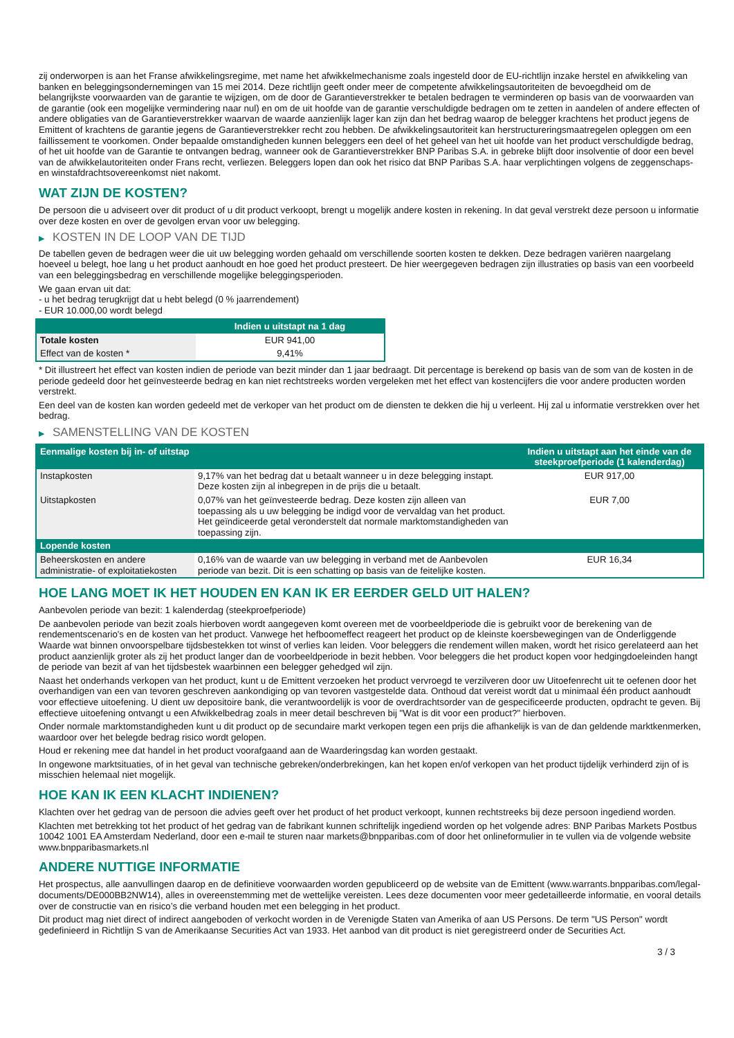zij onderworpen is aan het Franse afwikkelingsregime, met name het afwikkelmechanisme zoals ingesteld door de EU-richtlijn inzake herstel en afwikkeling van banken en beleggingsondernemingen van 15 mei 2014. Deze richtlijn geeft onder meer de competente afwikkelingsautoriteiten de bevoegdheid om de belangrijkste voorwaarden van de garantie te wijzigen, om de door de Garantieverstrekker te betalen bedragen te verminderen op basis van de voorwaarden van de garantie (ook een mogelijke vermindering naar nul) en om de uit hoofde van de garantie verschuldigde bedragen om te zetten in aandelen of andere effecten of andere obligaties van de Garantieverstrekker waarvan de waarde aanzienlijk lager kan zijn dan het bedrag waarop de belegger krachtens het product jegens de Emittent of krachtens de garantie jegens de Garantieverstrekker recht zou hebben. De afwikkelingsautoriteit kan herstructureringsmaatregelen opleggen om een faillissement te voorkomen. Onder bepaalde omstandigheden kunnen beleggers een deel of het geheel van het uit hoofde van het product verschuldigde bedrag, of het uit hoofde van de Garantie te ontvangen bedrag, wanneer ook de Garantieverstrekker BNP Paribas S.A. in gebreke blijft door insolventie of door een bevel van de afwikkelautoriteiten onder Frans recht, verliezen. Beleggers lopen dan ook het risico dat BNP Paribas S.A. haar verplichtingen volgens de zeggenschaps- en winstafdrachtsovereenkomst niet nakomt.
WAT ZIJN DE KOSTEN?
De persoon die u adviseert over dit product of u dit product verkoopt, brengt u mogelijk andere kosten in rekening. In dat geval verstrekt deze persoon u informatie over deze kosten en over de gevolgen ervan voor uw belegging.
▶ KOSTEN IN DE LOOP VAN DE TIJD
De tabellen geven de bedragen weer die uit uw belegging worden gehaald om verschillende soorten kosten te dekken. Deze bedragen variëren naargelang hoeveel u belegt, hoe lang u het product aanhoudt en hoe goed het product presteert. De hier weergegeven bedragen zijn illustraties op basis van een voorbeeld van een beleggingsbedrag en verschillende mogelijke beleggingsperioden.
We gaan ervan uit dat:
- u het bedrag terugkrijgt dat u hebt belegd (0 % jaarrendement)
- EUR 10.000,00 wordt belegd
| | Indien u uitstapt na 1 dag |
| --- | --- |
| Totale kosten | EUR 941,00 |
| Effect van de kosten * | 9,41% |
* Dit illustreert het effect van kosten indien de periode van bezit minder dan 1 jaar bedraagt. Dit percentage is berekend op basis van de som van de kosten in de periode gedeeld door het geïnvesteerde bedrag en kan niet rechtstreeks worden vergeleken met het effect van kostencijfers die voor andere producten worden verstrekt.
Een deel van de kosten kan worden gedeeld met de verkoper van het product om de diensten te dekken die hij u verleent. Hij zal u informatie verstrekken over het bedrag.
▶ SAMENSTELLING VAN DE KOSTEN
| Eenmalige kosten bij in- of uitstap | | Indien u uitstapt aan het einde van de steekproefperiode (1 kalenderdag) |
| --- | --- | --- |
| Instapkosten | 9,17% van het bedrag dat u betaalt wanneer u in deze belegging instapt. Deze kosten zijn al inbegrepen in de prijs die u betaalt. | EUR 917,00 |
| Uitstapkosten | 0,07% van het geïnvesteerde bedrag. Deze kosten zijn alleen van toepassing als u uw belegging be indigd voor de vervaldag van het product. Het geïndiceerde getal veronderstelt dat normale marktomstandigheden van toepassing zijn. | EUR 7,00 |
| Lopende kosten | | |
| Beheerskosten en andere administratie- of exploitatiekosten | 0,16% van de waarde van uw belegging in verband met de Aanbevolen periode van bezit. Dit is een schatting op basis van de feitelijke kosten. | EUR 16,34 |
HOE LANG MOET IK HET HOUDEN EN KAN IK ER EERDER GELD UIT HALEN?
Aanbevolen periode van bezit: 1 kalenderdag (steekproefperiode)
De aanbevolen periode van bezit zoals hierboven wordt aangegeven komt overeen met de voorbeeldperiode die is gebruikt voor de berekening van de rendementscenario's en de kosten van het product. Vanwege het hefboomeffect reageert het product op de kleinste koersbewegingen van de Onderliggende Waarde wat binnen onvoorspelbare tijdsbestekken tot winst of verlies kan leiden. Voor beleggers die rendement willen maken, wordt het risico gerelateerd aan het product aanzienlijk groter als zij het product langer dan de voorbeeldperiode in bezit hebben. Voor beleggers die het product kopen voor hedgingdoeleinden hangt de periode van bezit af van het tijdsbestek waarbinnen een belegger gehedged wil zijn.
Naast het onderhands verkopen van het product, kunt u de Emittent verzoeken het product vervroegd te verzilveren door uw Uitoefenrecht uit te oefenen door het overhandigen van een van tevoren geschreven aankondiging op van tevoren vastgestelde data. Onthoud dat vereist wordt dat u minimaal één product aanhoudt voor effectieve uitoefening. U dient uw depositoire bank, die verantwoordelijk is voor de overdrachtsorder van de gespecificeerde producten, opdracht te geven. Bij effectieve uitoefening ontvangt u een Afwikkelbedrag zoals in meer detail beschreven bij "Wat is dit voor een product?" hierboven.
Onder normale marktomstandigheden kunt u dit product op de secundaire markt verkopen tegen een prijs die afhankelijk is van de dan geldende marktkenmerken, waardoor over het belegde bedrag risico wordt gelopen.
Houd er rekening mee dat handel in het product voorafgaand aan de Waarderingsdag kan worden gestaakt.
In ongewone marktsituaties, of in het geval van technische gebreken/onderbrekingen, kan het kopen en/of verkopen van het product tijdelijk verhinderd zijn of is misschien helemaal niet mogelijk.
HOE KAN IK EEN KLACHT INDIENEN?
Klachten over het gedrag van de persoon die advies geeft over het product of het product verkoopt, kunnen rechtstreeks bij deze persoon ingediend worden.
Klachten met betrekking tot het product of het gedrag van de fabrikant kunnen schriftelijk ingediend worden op het volgende adres: BNP Paribas Markets Postbus 10042 1001 EA Amsterdam Nederland, door een e-mail te sturen naar markets@bnpparibas.com of door het onlineformulier in te vullen via de volgende website www.bnpparibasmarkets.nl
ANDERE NUTTIGE INFORMATIE
Het prospectus, alle aanvullingen daarop en de definitieve voorwaarden worden gepubliceerd op de website van de Emittent (www.warrants.bnpparibas.com/legal-documents/DE000BB2NW14), alles in overeenstemming met de wettelijke vereisten. Lees deze documenten voor meer gedetailleerde informatie, en vooral details over de constructie van en risico’s die verband houden met een belegging in het product.
Dit product mag niet direct of indirect aangeboden of verkocht worden in de Verenigde Staten van Amerika of aan US Persons. De term "US Person" wordt gedefinieerd in Richtlijn S van de Amerikaanse Securities Act van 1933. Het aanbod van dit product is niet geregistreerd onder de Securities Act.
3 / 3